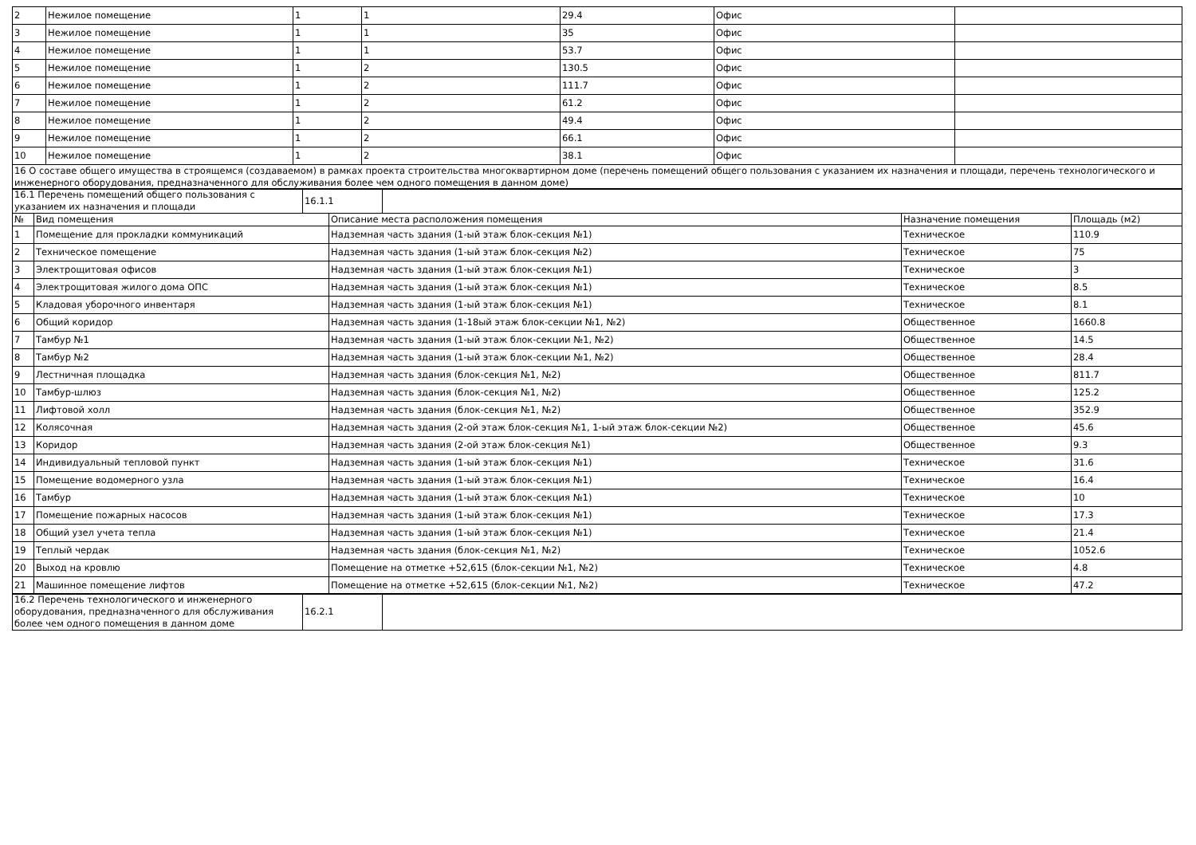| 2 | Нежилое помещение | 1 | 1 | 29.4 | Офис | |
| 3 | Нежилое помещение | 1 | 1 | 35 | Офис | |
| 4 | Нежилое помещение | 1 | 1 | 53.7 | Офис | |
| 5 | Нежилое помещение | 1 | 2 | 130.5 | Офис | |
| 6 | Нежилое помещение | 1 | 2 | 111.7 | Офис | |
| 7 | Нежилое помещение | 1 | 2 | 61.2 | Офис | |
| 8 | Нежилое помещение | 1 | 2 | 49.4 | Офис | |
| 9 | Нежилое помещение | 1 | 2 | 66.1 | Офис | |
| 10 | Нежилое помещение | 1 | 2 | 38.1 | Офис | |
| 16 О составе общего имущества в строящемся (создаваемом) в рамках проекта строительства многоквартирном доме (перечень помещений общего пользования с указанием их назначения и площади, перечень технологического и инженерного оборудования, предназначенного для обслуживания более чем одного помещения в данном доме) |
| 16.1 Перечень помещений общего пользования с указанием их назначения и площади | 16.1.1 | |
| № | Вид помещения | Описание места расположения помещения | Назначение помещения | Площадь (м2) |
| --- | --- | --- | --- | --- |
| 1 | Помещение для прокладки коммуникаций | Надземная часть здания (1-ый этаж блок-секция №1) | Техническое | 110.9 |
| 2 | Техническое помещение | Надземная часть здания (1-ый этаж блок-секция №2) | Техническое | 75 |
| 3 | Электрощитовая офисов | Надземная часть здания (1-ый этаж блок-секция №1) | Техническое | 3 |
| 4 | Электрощитовая жилого дома ОПС | Надземная часть здания (1-ый этаж блок-секция №1) | Техническое | 8.5 |
| 5 | Кладовая уборочного инвентаря | Надземная часть здания (1-ый этаж блок-секция №1) | Техническое | 8.1 |
| 6 | Общий коридор | Надземная часть здания (1-18ый этаж блок-секции №1, №2) | Общественное | 1660.8 |
| 7 | Тамбур №1 | Надземная часть здания (1-ый этаж блок-секции №1, №2) | Общественное | 14.5 |
| 8 | Тамбур №2 | Надземная часть здания (1-ый этаж блок-секции №1, №2) | Общественное | 28.4 |
| 9 | Лестничная площадка | Надземная часть здания (блок-секция №1, №2) | Общественное | 811.7 |
| 10 | Тамбур-шлюз | Надземная часть здания (блок-секция №1, №2) | Общественное | 125.2 |
| 11 | Лифтовой холл | Надземная часть здания (блок-секция №1, №2) | Общественное | 352.9 |
| 12 | Колясочная | Надземная часть здания (2-ой этаж блок-секция №1, 1-ый этаж блок-секции №2) | Общественное | 45.6 |
| 13 | Коридор | Надземная часть здания (2-ой этаж блок-секция №1) | Общественное | 9.3 |
| 14 | Индивидуальный тепловой пункт | Надземная часть здания (1-ый этаж блок-секция №1) | Техническое | 31.6 |
| 15 | Помещение водомерного узла | Надземная часть здания (1-ый этаж блок-секция №1) | Техническое | 16.4 |
| 16 | Тамбур | Надземная часть здания (1-ый этаж блок-секция №1) | Техническое | 10 |
| 17 | Помещение пожарных насосов | Надземная часть здания (1-ый этаж блок-секция №1) | Техническое | 17.3 |
| 18 | Общий узел учета тепла | Надземная часть здания (1-ый этаж блок-секция №1) | Техническое | 21.4 |
| 19 | Теплый чердак | Надземная часть здания (блок-секция №1, №2) | Техническое | 1052.6 |
| 20 | Выход на кровлю | Помещение на отметке +52,615 (блок-секции №1, №2) | Техническое | 4.8 |
| 21 | Машинное помещение лифтов | Помещение на отметке +52,615 (блок-секции №1, №2) | Техническое | 47.2 |
| 16.2 Перечень технологического и инженерного оборудования, предназначенного для обслуживания более чем одного помещения в данном доме | 16.2.1 | |